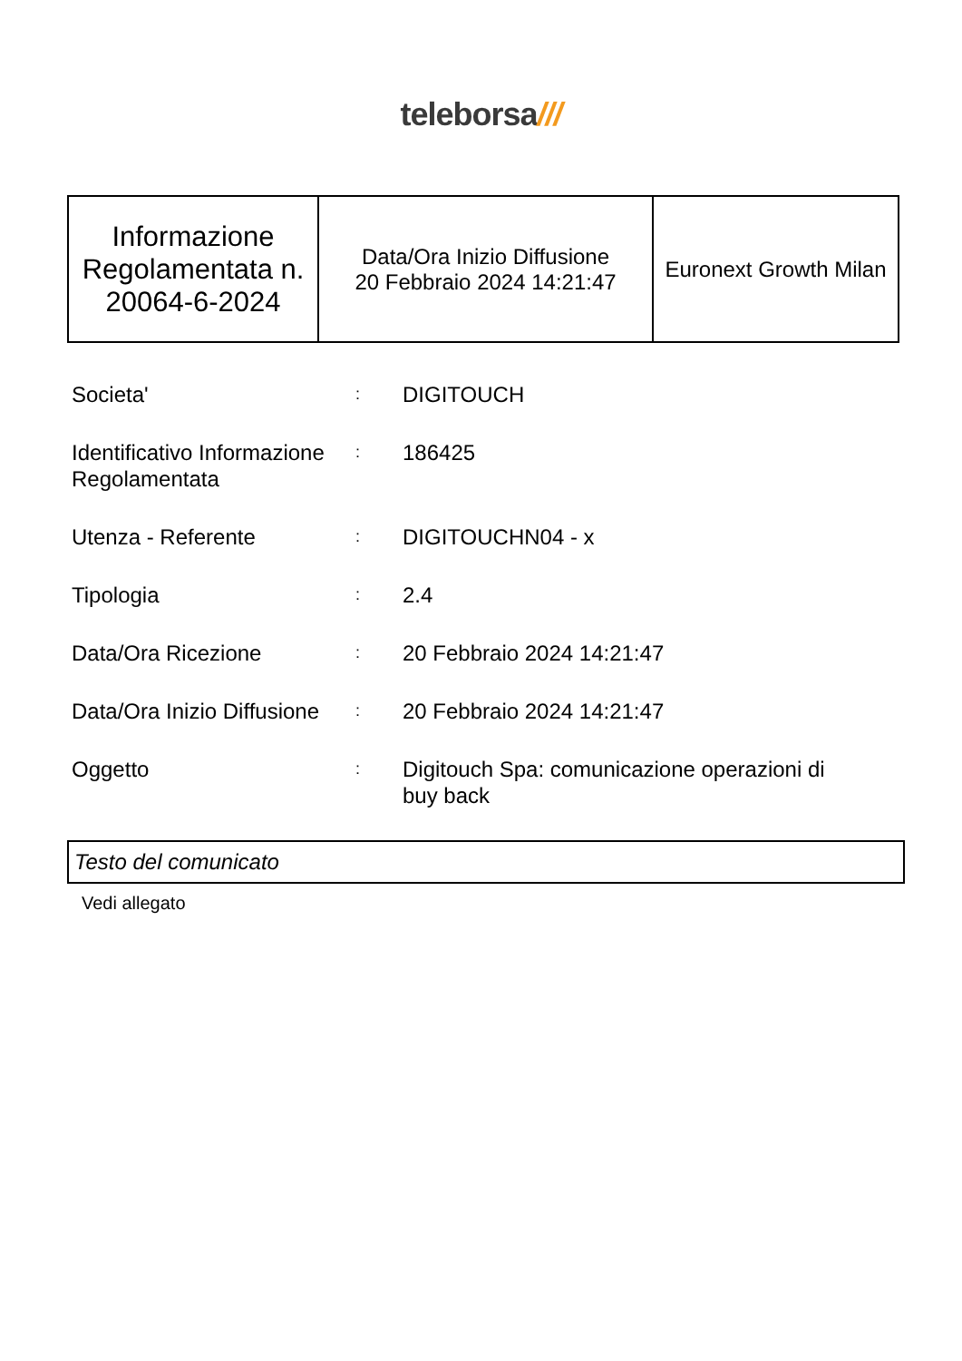teleborsa///
| Informazione Regolamentata n. 20064-6-2024 | Data/Ora Inizio Diffusione 20 Febbraio 2024 14:21:47 | Euronext Growth Milan |
| Societa' | : | DIGITOUCH |
| Identificativo Informazione Regolamentata | : | 186425 |
| Utenza - Referente | : | DIGITOUCHN04 - x |
| Tipologia | : | 2.4 |
| Data/Ora Ricezione | : | 20 Febbraio 2024 14:21:47 |
| Data/Ora Inizio Diffusione | : | 20 Febbraio 2024 14:21:47 |
| Oggetto | : | Digitouch Spa: comunicazione operazioni di buy back |
Testo del comunicato
Vedi allegato